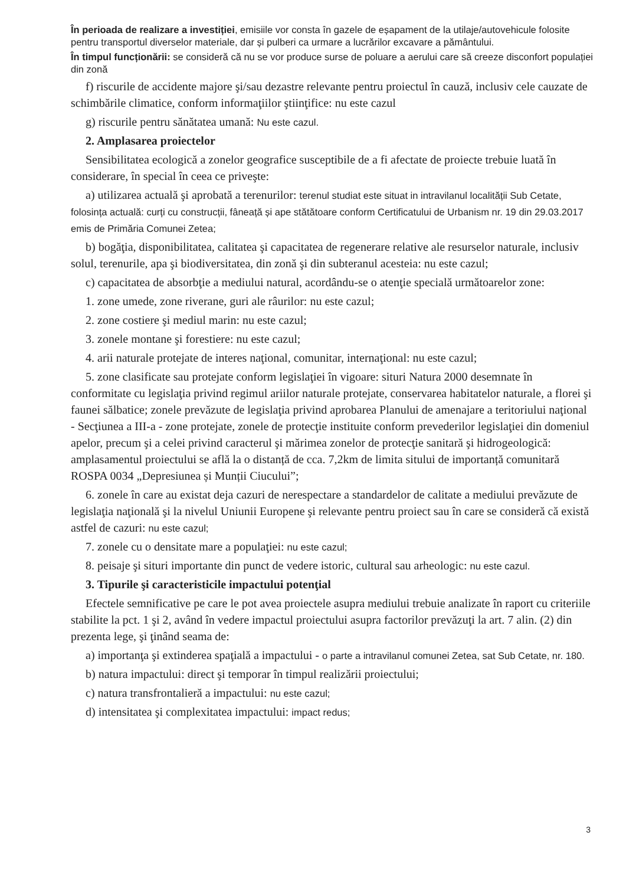În perioada de realizare a investiției, emisiile vor consta în gazele de eșapament de la utilaje/autovehicule folosite pentru transportul diverselor materiale, dar și pulberi ca urmare a lucrărilor excavare a pământului.
În timpul funcționării: se consideră că nu se vor produce surse de poluare a aerului care să creeze disconfort populației din zonă
f) riscurile de accidente majore şi/sau dezastre relevante pentru proiectul în cauză, inclusiv cele cauzate de schimbările climatice, conform informaţiilor ştiinţifice: nu este cazul
g) riscurile pentru sănătatea umană: Nu este cazul.
2. Amplasarea proiectelor
Sensibilitatea ecologică a zonelor geografice susceptibile de a fi afectate de proiecte trebuie luată în considerare, în special în ceea ce priveşte:
a) utilizarea actuală şi aprobată a terenurilor: terenul studiat este situat in intravilanul localității Sub Cetate, folosința actuală: curți cu construcții, fâneață și ape stătătoare conform Certificatului de Urbanism nr. 19 din 29.03.2017 emis de Primăria Comunei Zetea;
b) bogăţia, disponibilitatea, calitatea şi capacitatea de regenerare relative ale resurselor naturale, inclusiv solul, terenurile, apa şi biodiversitatea, din zonă şi din subteranul acesteia: nu este cazul;
c) capacitatea de absorbţie a mediului natural, acordându-se o atenţie specială următoarelor zone:
1. zone umede, zone riverane, guri ale râurilor: nu este cazul;
2. zone costiere şi mediul marin: nu este cazul;
3. zonele montane şi forestiere: nu este cazul;
4. arii naturale protejate de interes naţional, comunitar, internaţional: nu este cazul;
5. zone clasificate sau protejate conform legislaţiei în vigoare: situri Natura 2000 desemnate în conformitate cu legislaţia privind regimul ariilor naturale protejate, conservarea habitatelor naturale, a florei şi faunei sălbatice; zonele prevăzute de legislaţia privind aprobarea Planului de amenajare a teritoriului naţional - Secţiunea a III-a - zone protejate, zonele de protecţie instituite conform prevederilor legislaţiei din domeniul apelor, precum şi a celei privind caracterul şi mărimea zonelor de protecţie sanitară şi hidrogeologică: amplasamentul proiectului se află la o distanță de cca. 7,2km de limita sitului de importanță comunitară ROSPA 0034 „Depresiunea și Munții Ciucului”;
6. zonele în care au existat deja cazuri de nerespectare a standardelor de calitate a mediului prevăzute de legislaţia naţională şi la nivelul Uniunii Europene şi relevante pentru proiect sau în care se consideră că există astfel de cazuri: nu este cazul;
7. zonele cu o densitate mare a populaţiei: nu este cazul;
8. peisaje şi situri importante din punct de vedere istoric, cultural sau arheologic: nu este cazul.
3. Tipurile şi caracteristicile impactului potenţial
Efectele semnificative pe care le pot avea proiectele asupra mediului trebuie analizate în raport cu criteriile stabilite la pct. 1 şi 2, având în vedere impactul proiectului asupra factorilor prevăzuţi la art. 7 alin. (2) din prezenta lege, şi ţinând seama de:
a) importanţa şi extinderea spaţială a impactului - o parte a intravilanul comunei Zetea, sat Sub Cetate, nr. 180.
b) natura impactului: direct şi temporar în timpul realizării proiectului;
c) natura transfrontalieră a impactului: nu este cazul;
d) intensitatea şi complexitatea impactului: impact redus;
3